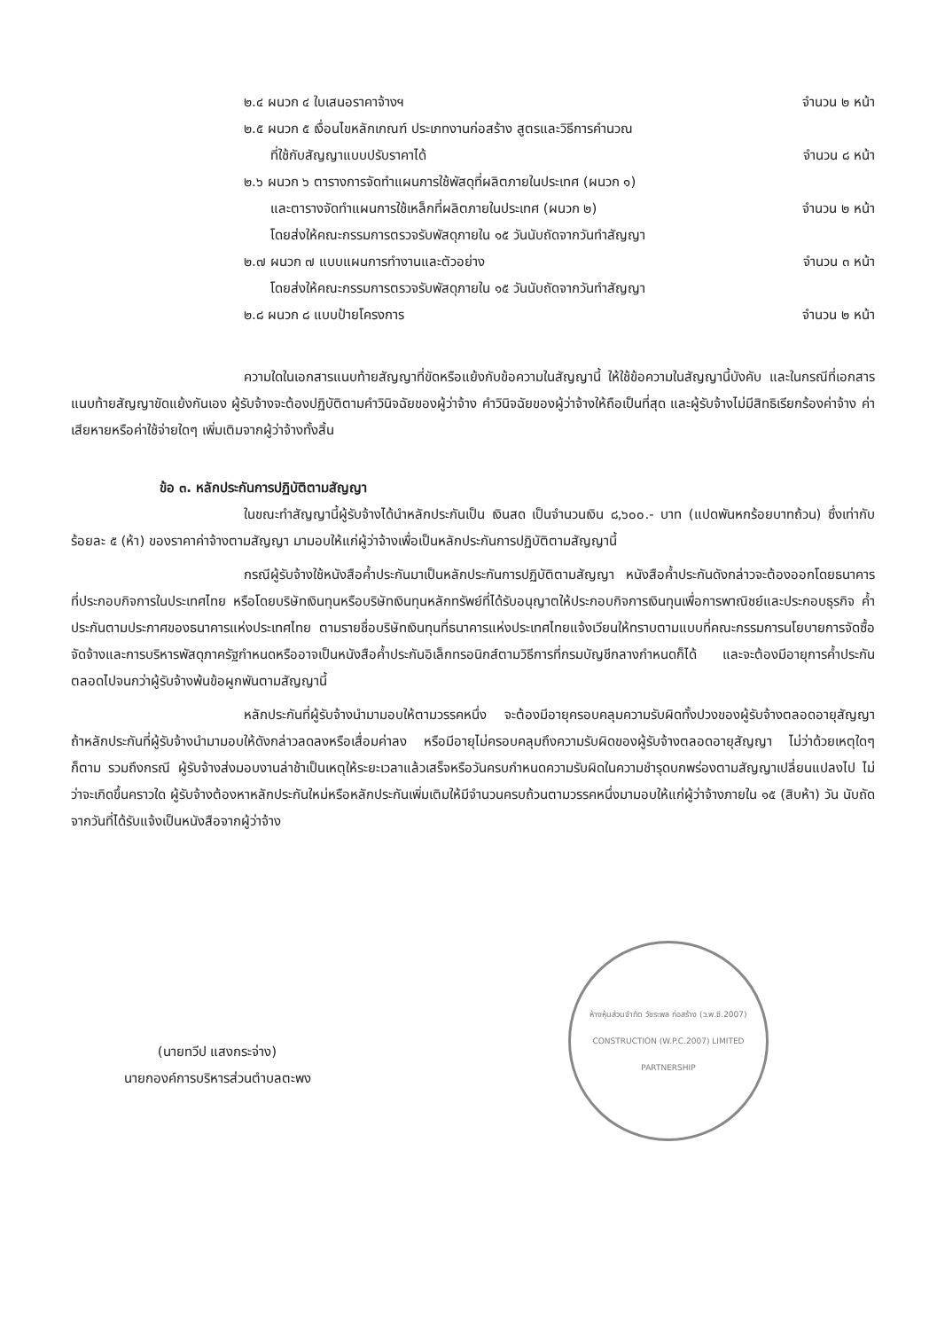๒.๔ ผนวก ๔ ใบเสนอราคาจ้างฯ จำนวน ๒ หน้า
๒.๕ ผนวก ๕ เงื่อนไขหลักเกณฑ์ ประเภทงานก่อสร้าง สูตรและวิธีการคำนวณ
ที่ใช้กับสัญญาแบบปรับราคาได้ จำนวน ๘ หน้า
๒.๖ ผนวก ๖ ตารางการจัดทำแผนการใช้พัสดุที่ผลิตภายในประเทศ (ผนวก ๑)
และตารางจัดทำแผนการใช้เหล็กที่ผลิตภายในประเทศ (ผนวก ๒) จำนวน ๒ หน้า
โดยส่งให้คณะกรรมการตรวจรับพัสดุภายใน ๑๕ วันนับถัดจากวันทำสัญญา
๒.๗ ผนวก ๗ แบบแผนการทำงานและตัวอย่าง จำนวน ๓ หน้า
โดยส่งให้คณะกรรมการตรวจรับพัสดุภายใน ๑๕ วันนับถัดจากวันทำสัญญา
๒.๘ ผนวก ๘ แบบป้ายโครงการ จำนวน ๒ หน้า
ความใดในเอกสารแนบท้ายสัญญาที่ขัดหรือแย้งกับข้อความในสัญญานี้ ให้ใช้ข้อความในสัญญานี้บังคับ และในกรณีที่เอกสารแนบท้ายสัญญาขัดแย้งกันเอง ผู้รับจ้างจะต้องปฏิบัติตามคำวินิจฉัยของผู้ว่าจ้าง คำวินิจฉัยของผู้ว่าจ้างให้ถือเป็นที่สุด และผู้รับจ้างไม่มีสิทธิเรียกร้องค่าจ้าง ค่าเสียหายหรือค่าใช้จ่ายใดๆ เพิ่มเติมจากผู้ว่าจ้างทั้งสิ้น
ข้อ ๓. หลักประกันการปฏิบัติตามสัญญา
ในขณะทำสัญญานี้ผู้รับจ้างได้นำหลักประกันเป็น เงินสด เป็นจำนวนเงิน ๘,๖๐๐.- บาท (แปดพันหกร้อยบาทถ้วน) ซึ่งเท่ากับร้อยละ ๕ (ห้า) ของราคาค่าจ้างตามสัญญา มามอบให้แก่ผู้ว่าจ้างเพื่อเป็นหลักประกันการปฏิบัติตามสัญญานี้
กรณีผู้รับจ้างใช้หนังสือค้ำประกันมาเป็นหลักประกันการปฏิบัติตามสัญญา หนังสือค้ำประกันดังกล่าวจะต้องออกโดยธนาคารที่ประกอบกิจการในประเทศไทย หรือโดยบริษัทเงินทุนหรือบริษัทเงินทุนหลักทรัพย์ที่ได้รับอนุญาตให้ประกอบกิจการเงินทุนเพื่อการพาณิชย์และประกอบธุรกิจ ค้ำประกันตามประกาศของธนาคารแห่งประเทศไทย ตามรายชื่อบริษัทเงินทุนที่ธนาคารแห่งประเทศไทยแจ้งเวียนให้ทราบตามแบบที่คณะกรรมการนโยบายการจัดซื้อจัดจ้างและการบริหารพัสดุภาครัฐกำหนดหรืออาจเป็นหนังสือค้ำประกันอิเล็กทรอนิกส์ตามวิธีการที่กรมบัญชีกลางกำหนดก็ได้ และจะต้องมีอายุการค้ำประกันตลอดไปจนกว่าผู้รับจ้างพ้นข้อผูกพันตามสัญญานี้
หลักประกันที่ผู้รับจ้างนำมามอบให้ตามวรรคหนึ่ง จะต้องมีอายุครอบคลุมความรับผิดทั้งปวงของผู้รับจ้างตลอดอายุสัญญา ถ้าหลักประกันที่ผู้รับจ้างนำมามอบให้ดังกล่าวลดลงหรือเสื่อมค่าลง หรือมีอายุไม่ครอบคลุมถึงความรับผิดของผู้รับจ้างตลอดอายุสัญญา ไม่ว่าด้วยเหตุใดๆ ก็ตาม รวมถึงกรณี ผู้รับจ้างส่งมอบงานล่าช้าเป็นเหตุให้ระยะเวลาแล้วเสร็จหรือวันครบกำหนดความรับผิดในความชำรุดบกพร่องตามสัญญาเปลี่ยนแปลงไป ไม่ว่าจะเกิดขึ้นคราวใด ผู้รับจ้างต้องหาหลักประกันใหม่หรือหลักประกันเพิ่มเติมให้มีจำนวนครบถ้วนตามวรรคหนึ่งมามอบให้แก่ผู้ว่าจ้างภายใน ๑๕ (สิบห้า) วัน นับถัดจากวันที่ได้รับแจ้งเป็นหนังสือจากผู้ว่าจ้าง
(นายทวีป แสงกระจ่าง)
นายกองค์การบริหารส่วนตำบลตะพง
ห้างหุ้นส่วนจำกัด วัชระพล ก่อสร้าง (ว.พ.ซี.2007)
CONSTRUCTION (W.P.C.2007) LIMITED PARTNERSHIP